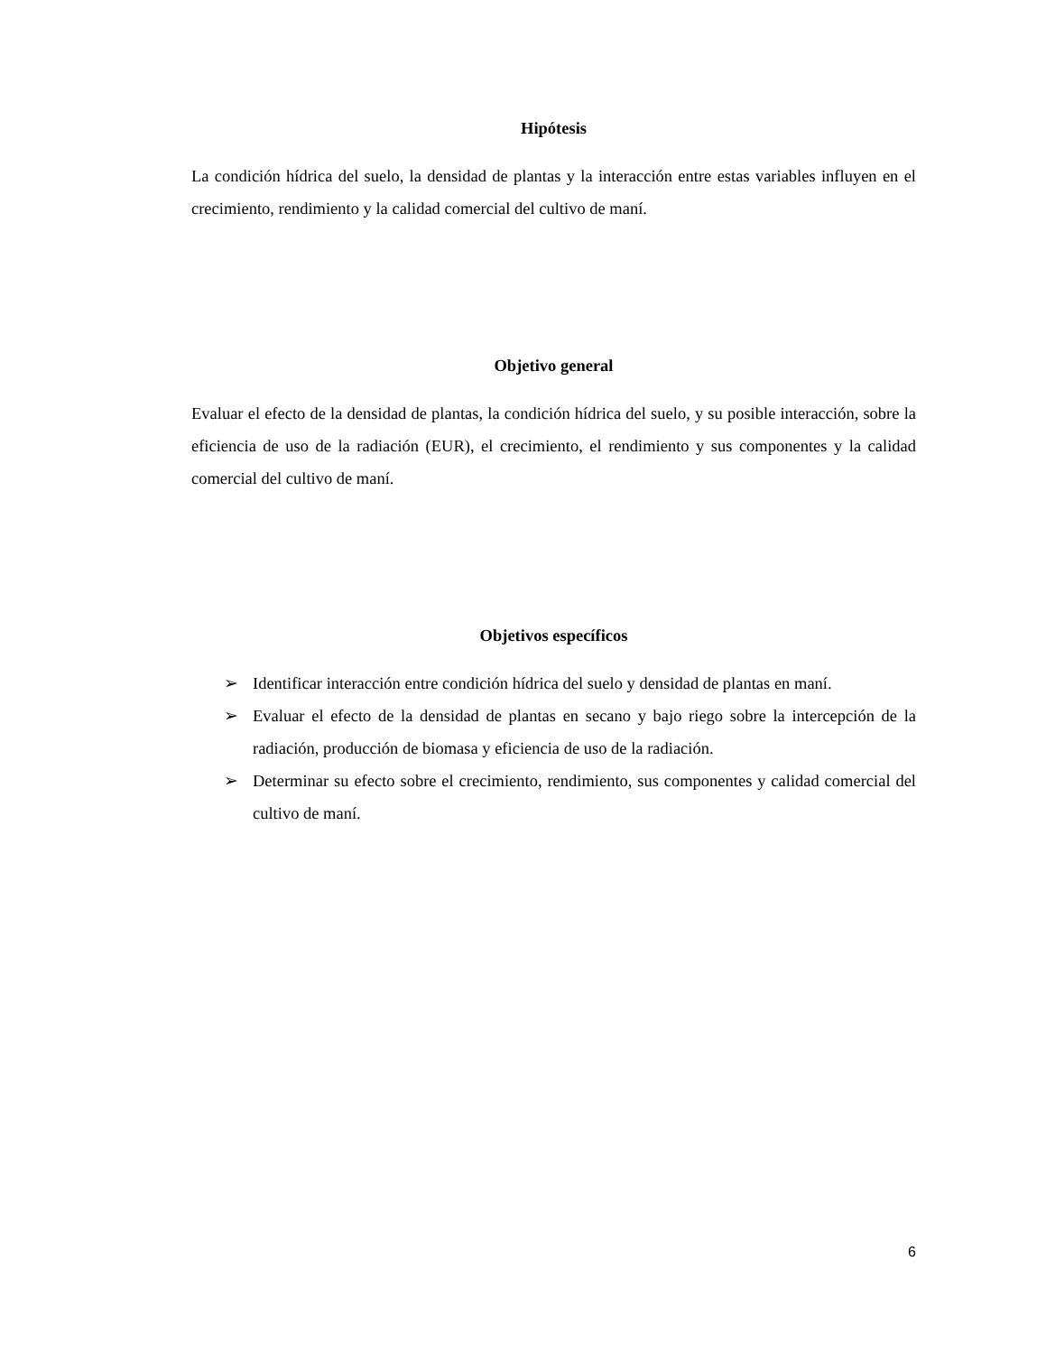Hipótesis
La condición hídrica del suelo, la densidad de plantas y la interacción entre estas variables influyen en el crecimiento, rendimiento y la calidad comercial del cultivo de maní.
Objetivo general
Evaluar el efecto de la densidad de plantas, la condición hídrica del suelo, y su posible interacción, sobre la eficiencia de uso de la radiación (EUR), el crecimiento, el rendimiento y sus componentes y la calidad comercial del cultivo de maní.
Objetivos específicos
➢ Identificar interacción entre condición hídrica del suelo y densidad de plantas en maní.
➢ Evaluar el efecto de la densidad de plantas en secano y bajo riego sobre la intercepción de la radiación, producción de biomasa y eficiencia de uso de la radiación.
➢ Determinar su efecto sobre el crecimiento, rendimiento, sus componentes y calidad comercial del cultivo de maní.
6